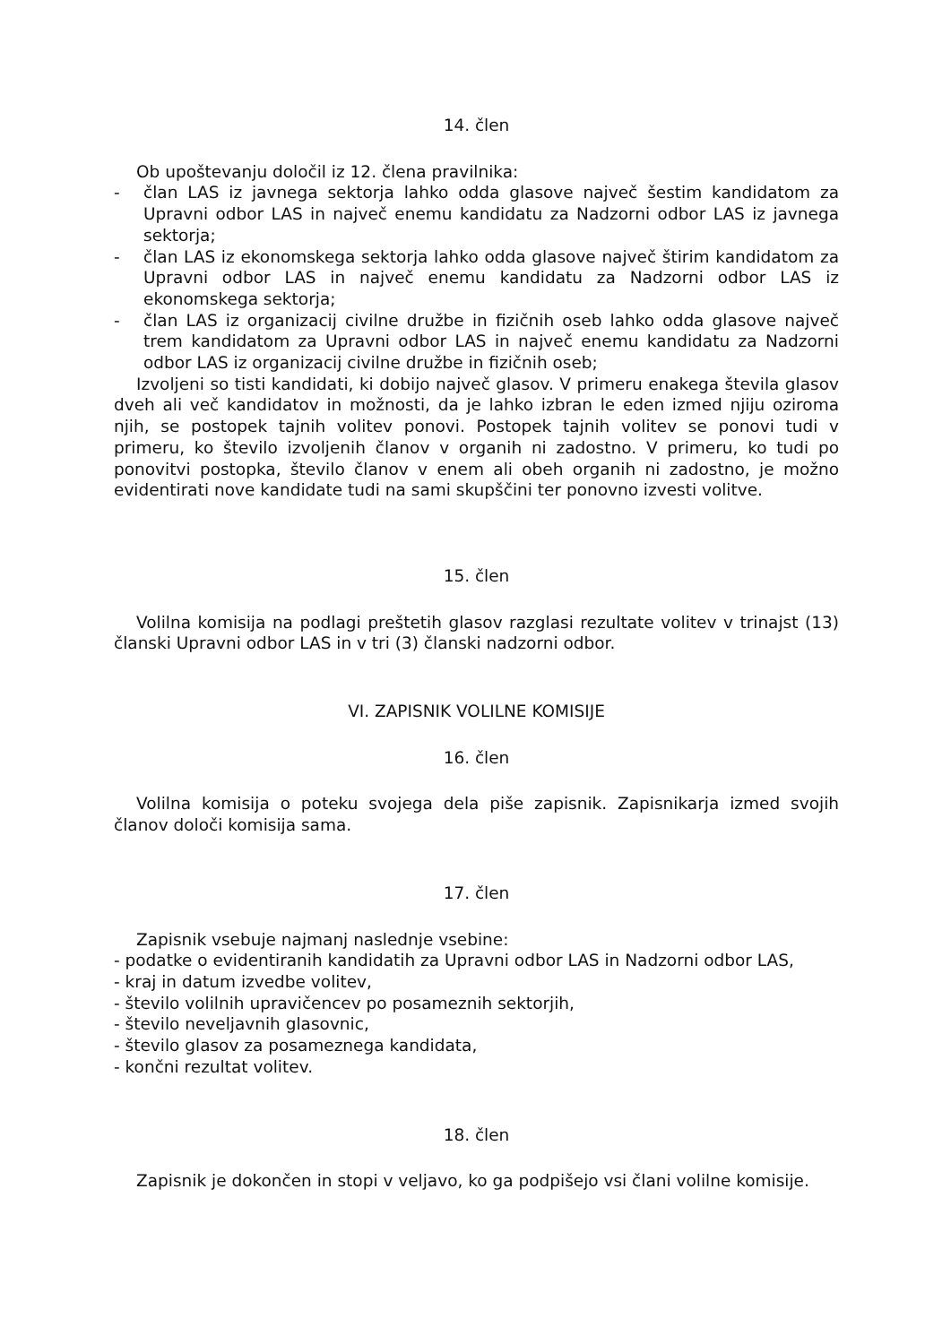14. člen
Ob upoštevanju določil iz 12. člena pravilnika:
- član LAS iz javnega sektorja lahko odda glasove največ šestim kandidatom za Upravni odbor LAS in največ enemu kandidatu za Nadzorni odbor LAS iz javnega sektorja;
- član LAS iz ekonomskega sektorja lahko odda glasove največ štirim kandidatom za Upravni odbor LAS in največ enemu kandidatu za Nadzorni odbor LAS iz ekonomskega sektorja;
- član LAS iz organizacij civilne družbe in fizičnih oseb lahko odda glasove največ trem kandidatom za Upravni odbor LAS in največ enemu kandidatu za Nadzorni odbor LAS iz organizacij civilne družbe in fizičnih oseb;
Izvoljeni so tisti kandidati, ki dobijo največ glasov. V primeru enakega števila glasov dveh ali več kandidatov in možnosti, da je lahko izbran le eden izmed njiju oziroma njih, se postopek tajnih volitev ponovi. Postopek tajnih volitev se ponovi tudi v primeru, ko število izvoljenih članov v organih ni zadostno. V primeru, ko tudi po ponovitvi postopka, število članov v enem ali obeh organih ni zadostno, je možno evidentirati nove kandidate tudi na sami skupščini ter ponovno izvesti volitve.
15. člen
Volilna komisija na podlagi preštetih glasov razglasi rezultate volitev v trinajst (13) članski Upravni odbor LAS in v tri (3) članski nadzorni odbor.
VI. ZAPISNIK VOLILNE KOMISIJE
16. člen
Volilna komisija o poteku svojega dela piše zapisnik. Zapisnikarja izmed svojih članov določi komisija sama.
17. člen
Zapisnik vsebuje najmanj naslednje vsebine:
- podatke o evidentiranih kandidatih za Upravni odbor LAS in Nadzorni odbor LAS,
- kraj in datum izvedbe volitev,
- število volilnih upravičencev po posameznih sektorjih,
- število neveljavnih glasovnic,
- število glasov za posameznega kandidata,
- končni rezultat volitev.
18. člen
Zapisnik je dokončen in stopi v veljavo, ko ga podpišejo vsi člani volilne komisije.